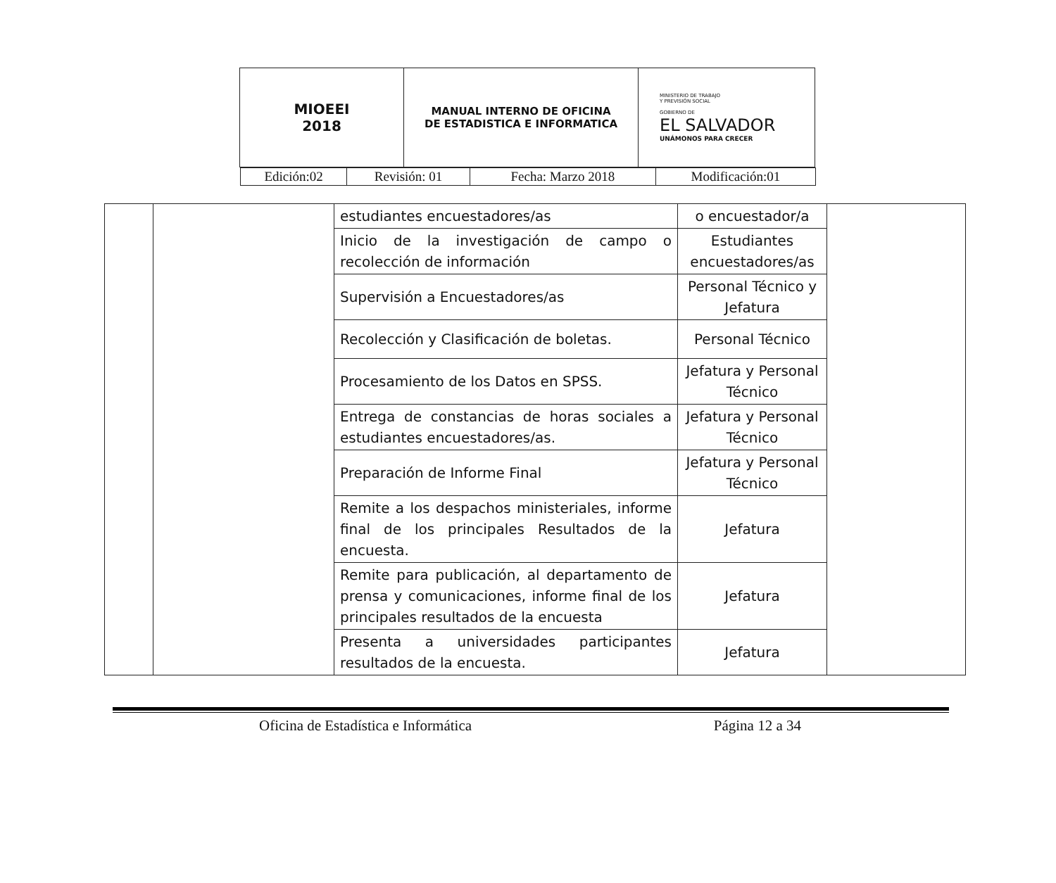| MIOEEI 2018 | MANUAL INTERNO DE OFICINA DE ESTADISTICA E INFORMATICA | MINISTERIO DE TRABAJO Y PREVISIÓN SOCIAL GOBIERNO DE EL SALVADOR UNÁMONOS PARA CRECER |
| Edición:02 | Revisión: 01 | Fecha: Marzo 2018 | Modificación:01 |
| | | estudiantes encuestadores/as | o encuestador/a | |
| | | Inicio de la investigación de campo o recolección de información | Estudiantes encuestadores/as | |
| | | Supervisión a Encuestadores/as | Personal Técnico y Jefatura | |
| | | Recolección y Clasificación de boletas. | Personal Técnico | |
| | | Procesamiento de los Datos en SPSS. | Jefatura y Personal Técnico | |
| | | Entrega de constancias de horas sociales a estudiantes encuestadores/as. | Jefatura y Personal Técnico | |
| | | Preparación de Informe Final | Jefatura y Personal Técnico | |
| | | Remite a los despachos ministeriales, informe final de los principales Resultados de la encuesta. | Jefatura | |
| | | Remite para publicación, al departamento de prensa y comunicaciones, informe final de los principales resultados de la encuesta | Jefatura | |
| | | Presenta a universidades participantes resultados de la encuesta. | Jefatura | |
Oficina de Estadística e Informática Página 12 a 34